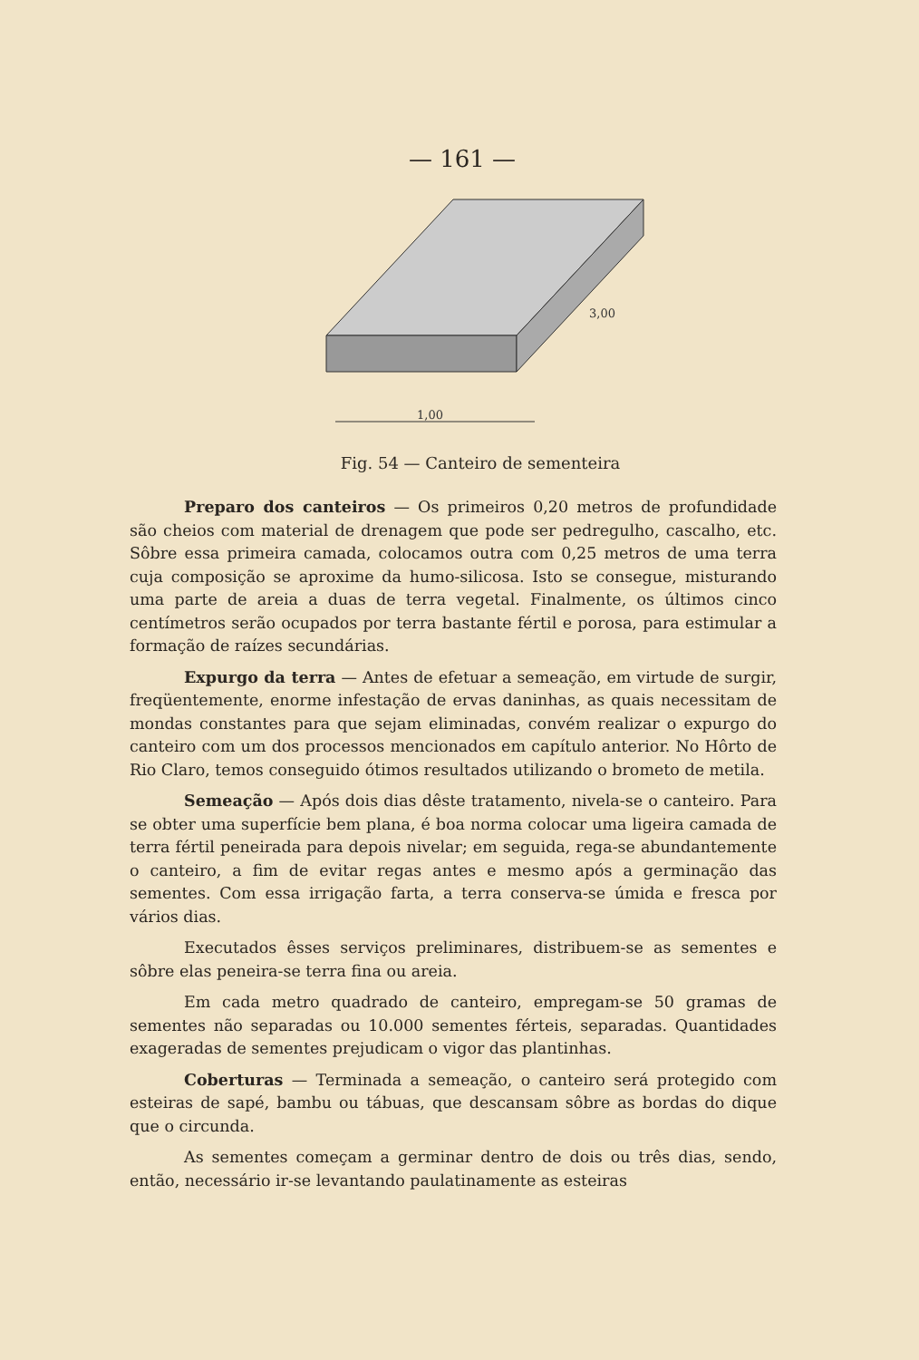— 161 —
1,00
3,00
Fig. 54 — Canteiro de sementeira
Preparo dos canteiros — Os primeiros 0,20 metros de profundidade são cheios com material de drenagem que pode ser pedregulho, cascalho, etc. Sôbre essa primeira camada, colocamos outra com 0,25 metros de uma terra cuja composição se aproxime da humo-silicosa. Isto se consegue, misturando uma parte de areia a duas de terra vegetal. Finalmente, os últimos cinco centímetros serão ocupados por terra bastante fértil e porosa, para estimular a formação de raízes secundárias.
Expurgo da terra — Antes de efetuar a semeação, em virtude de surgir, freqüentemente, enorme infestação de ervas daninhas, as quais necessitam de mondas constantes para que sejam eliminadas, convém realizar o expurgo do canteiro com um dos processos mencionados em capítulo anterior. No Hôrto de Rio Claro, temos conseguido ótimos resultados utilizando o brometo de metila.
Semeação — Após dois dias dêste tratamento, nivela-se o canteiro. Para se obter uma superfície bem plana, é boa norma colocar uma ligeira camada de terra fértil peneirada para depois nivelar; em seguida, rega-se abundantemente o canteiro, a fim de evitar regas antes e mesmo após a germinação das sementes. Com essa irrigação farta, a terra conserva-se úmida e fresca por vários dias.
Executados êsses serviços preliminares, distribuem-se as sementes e sôbre elas peneira-se terra fina ou areia.
Em cada metro quadrado de canteiro, empregam-se 50 gramas de sementes não separadas ou 10.000 sementes férteis, separadas. Quantidades exageradas de sementes prejudicam o vigor das plantinhas.
Coberturas — Terminada a semeação, o canteiro será protegido com esteiras de sapé, bambu ou tábuas, que descansam sôbre as bordas do dique que o circunda.
As sementes começam a germinar dentro de dois ou três dias, sendo, então, necessário ir-se levantando paulatinamente as esteiras